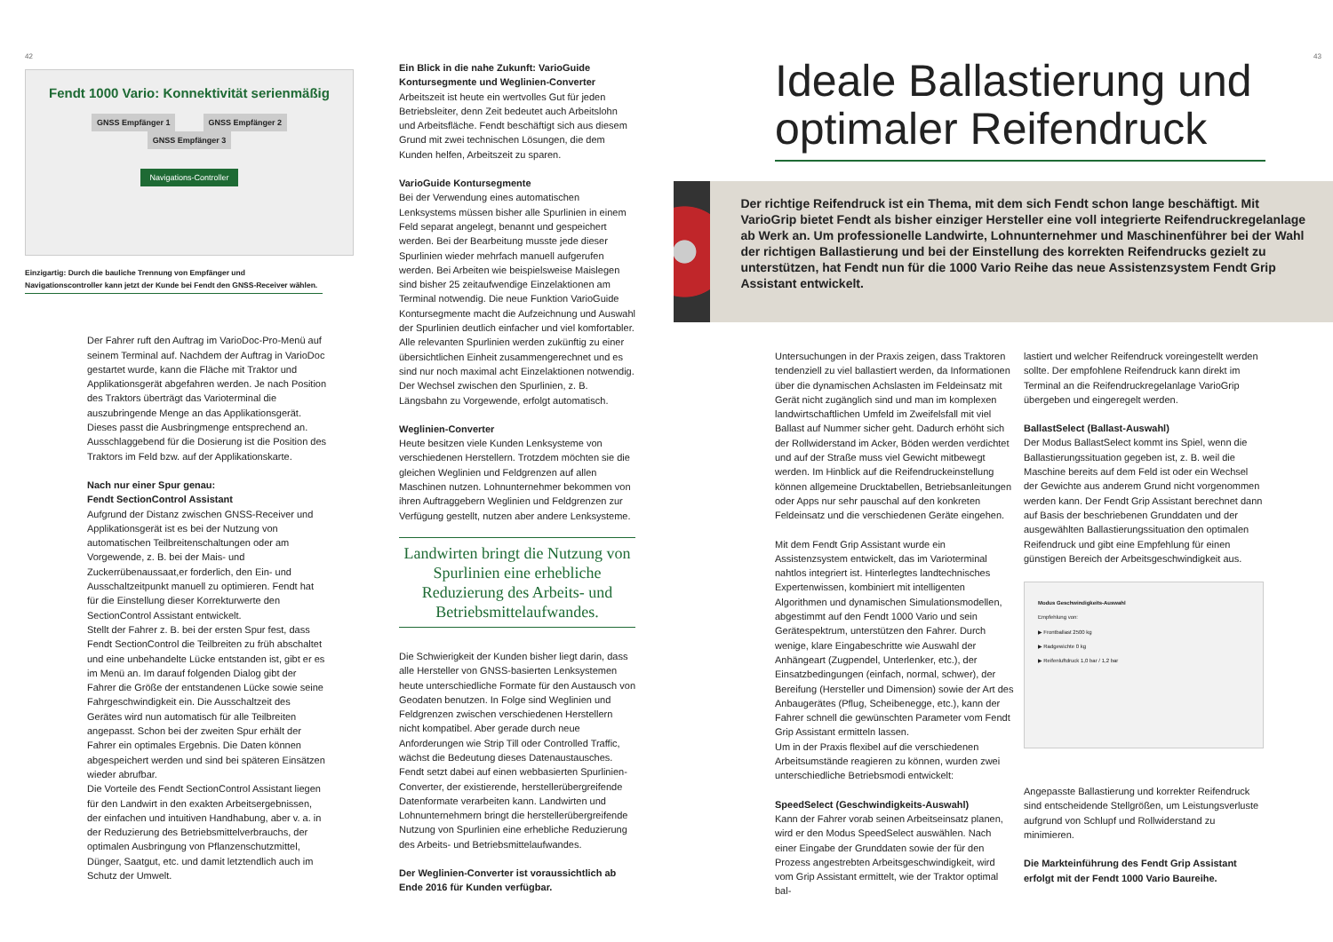42
Fendt 1000 Vario: Konnektivität serienmäßig
GNSS Empfänger 1 GNSS Empfänger 2 GNSS Empfänger 3
Navigations-Controller
Einzigartig: Durch die bauliche Trennung von Empfänger und Navigationscontroller kann jetzt der Kunde bei Fendt den GNSS-Receiver wählen.
Der Fahrer ruft den Auftrag im VarioDoc-Pro-Menü auf seinem Terminal auf. Nachdem der Auftrag in VarioDoc gestartet wurde, kann die Fläche mit Traktor und Applikationsgerät abgefahren werden. Je nach Position des Traktors überträgt das Varioterminal die auszubringende Menge an das Applikationsgerät. Dieses passt die Ausbringmenge entsprechend an. Ausschlaggebend für die Dosierung ist die Position des Traktors im Feld bzw. auf der Applikationskarte.
Nach nur einer Spur genau:
Fendt SectionControl Assistant
Aufgrund der Distanz zwischen GNSS-Receiver und Applikationsgerät ist es bei der Nutzung von automatischen Teilbreitenschaltungen oder am Vorgewende, z. B. bei der Mais- und Zuckerrübenaussaat,er forderlich, den Ein- und Ausschaltzeitpunkt manuell zu optimieren. Fendt hat für die Einstellung dieser Korrekturwerte den SectionControl Assistant entwickelt.
Stellt der Fahrer z. B. bei der ersten Spur fest, dass Fendt SectionControl die Teilbreiten zu früh abschaltet und eine unbehandelte Lücke entstanden ist, gibt er es im Menü an. Im darauf folgenden Dialog gibt der Fahrer die Größe der entstandenen Lücke sowie seine Fahrgeschwindigkeit ein. Die Ausschaltzeit des Gerätes wird nun automatisch für alle Teilbreiten angepasst. Schon bei der zweiten Spur erhält der Fahrer ein optimales Ergebnis. Die Daten können abgespeichert werden und sind bei späteren Einsätzen wieder abrufbar.
Die Vorteile des Fendt SectionControl Assistant liegen für den Landwirt in den exakten Arbeitsergebnissen, der einfachen und intuitiven Handhabung, aber v. a. in der Reduzierung des Betriebsmittelverbrauchs, der optimalen Ausbringung von Pflanzenschutzmittel, Dünger, Saatgut, etc. und damit letztendlich auch im Schutz der Umwelt.
Ein Blick in die nahe Zukunft: VarioGuide Kontursegmente und Weglinien-Converter
Arbeitszeit ist heute ein wertvolles Gut für jeden Betriebsleiter, denn Zeit bedeutet auch Arbeitslohn und Arbeitsfläche. Fendt beschäftigt sich aus diesem Grund mit zwei technischen Lösungen, die dem Kunden helfen, Arbeitszeit zu sparen.
VarioGuide Kontursegmente
Bei der Verwendung eines automatischen Lenksystems müssen bisher alle Spurlinien in einem Feld separat angelegt, benannt und gespeichert werden. Bei der Bearbeitung musste jede dieser Spurlinien wieder mehrfach manuell aufgerufen werden. Bei Arbeiten wie beispielsweise Maislegen sind bisher 25 zeitaufwendige Einzelaktionen am Terminal notwendig. Die neue Funktion VarioGuide Kontursegmente macht die Aufzeichnung und Auswahl der Spurlinien deutlich einfacher und viel komfortabler. Alle relevanten Spurlinien werden zukünftig zu einer übersichtlichen Einheit zusammengerechnet und es sind nur noch maximal acht Einzelaktionen notwendig. Der Wechsel zwischen den Spurlinien, z. B. Längsbahn zu Vorgewende, erfolgt automatisch.
Weglinien-Converter
Heute besitzen viele Kunden Lenksysteme von verschiedenen Herstellern. Trotzdem möchten sie die gleichen Weglinien und Feldgrenzen auf allen Maschinen nutzen. Lohnunternehmer bekommen von ihren Auftraggebern Weglinien und Feldgrenzen zur Verfügung gestellt, nutzen aber andere Lenksysteme.
Landwirten bringt die Nutzung von Spurlinien eine erhebliche Reduzierung des Arbeits- und Betriebsmittelaufwandes.
Die Schwierigkeit der Kunden bisher liegt darin, dass alle Hersteller von GNSS-basierten Lenksystemen heute unterschiedliche Formate für den Austausch von Geodaten benutzen. In Folge sind Weglinien und Feldgrenzen zwischen verschiedenen Herstellern nicht kompatibel. Aber gerade durch neue Anforderungen wie Strip Till oder Controlled Traffic, wächst die Bedeutung dieses Datenaustausches.
Fendt setzt dabei auf einen webbasierten Spurlinien-Converter, der existierende, herstellerübergreifende Datenformate verarbeiten kann. Landwirten und Lohnunternehmern bringt die herstellerübergreifende Nutzung von Spurlinien eine erhebliche Reduzierung des Arbeits- und Betriebsmittelaufwandes.
Der Weglinien-Converter ist voraussichtlich ab Ende 2016 für Kunden verfügbar.
43
Ideale Ballastierung und optimaler Reifendruck
Der richtige Reifendruck ist ein Thema, mit dem sich Fendt schon lange beschäftigt. Mit VarioGrip bietet Fendt als bisher einziger Hersteller eine voll integrierte Reifendruckregelanlage ab Werk an. Um professionelle Landwirte, Lohnunternehmer und Maschinenführer bei der Wahl der richtigen Ballastierung und bei der Einstellung des korrekten Reifendrucks gezielt zu unterstützen, hat Fendt nun für die 1000 Vario Reihe das neue Assistenzsystem Fendt Grip Assistant entwickelt.
Untersuchungen in der Praxis zeigen, dass Traktoren tendenziell zu viel ballastiert werden, da Informationen über die dynamischen Achslasten im Feldeinsatz mit Gerät nicht zugänglich sind und man im komplexen landwirtschaftlichen Umfeld im Zweifelsfall mit viel Ballast auf Nummer sicher geht. Dadurch erhöht sich der Rollwiderstand im Acker, Böden werden verdichtet und auf der Straße muss viel Gewicht mitbewegt werden. Im Hinblick auf die Reifendruckeinstellung können allgemeine Drucktabellen, Betriebsanleitungen oder Apps nur sehr pauschal auf den konkreten Feldeinsatz und die verschiedenen Geräte eingehen.
Mit dem Fendt Grip Assistant wurde ein Assistenzsystem entwickelt, das im Varioterminal nahtlos integriert ist. Hinterlegtes landtechnisches Expertenwissen, kombiniert mit intelligenten Algorithmen und dynamischen Simulationsmodellen, abgestimmt auf den Fendt 1000 Vario und sein Gerätespektrum, unterstützen den Fahrer. Durch wenige, klare Eingabeschritte wie Auswahl der Anhängeart (Zugpendel, Unterlenker, etc.), der Einsatzbedingungen (einfach, normal, schwer), der Bereifung (Hersteller und Dimension) sowie der Art des Anbaugerätes (Pflug, Scheibenegge, etc.), kann der Fahrer schnell die gewünschten Parameter vom Fendt Grip Assistant ermitteln lassen.
Um in der Praxis flexibel auf die verschiedenen Arbeitsumstände reagieren zu können, wurden zwei unterschiedliche Betriebsmodi entwickelt:
SpeedSelect (Geschwindigkeits-Auswahl)
Kann der Fahrer vorab seinen Arbeitseinsatz planen, wird er den Modus SpeedSelect auswählen. Nach einer Eingabe der Grunddaten sowie der für den Prozess angestrebten Arbeitsgeschwindigkeit, wird vom Grip Assistant ermittelt, wie der Traktor optimal bal-
lastiert und welcher Reifendruck voreingestellt werden sollte. Der empfohlene Reifendruck kann direkt im Terminal an die Reifendruckregelanlage VarioGrip übergeben und eingeregelt werden.
BallastSelect (Ballast-Auswahl)
Der Modus BallastSelect kommt ins Spiel, wenn die Ballastierungssituation gegeben ist, z. B. weil die Maschine bereits auf dem Feld ist oder ein Wechsel der Gewichte aus anderem Grund nicht vorgenommen werden kann. Der Fendt Grip Assistant berechnet dann auf Basis der beschriebenen Grunddaten und der ausgewählten Ballastierungssituation den optimalen Reifendruck und gibt eine Empfehlung für einen günstigen Bereich der Arbeitsgeschwindigkeit aus.
Modus Geschwindigkeits-Auswahl
Empfehlung von:
▶ Frontballast 2500 kg
▶ Radgewichte 0 kg
▶ Reifenluftdruck 1,0 bar / 1,2 bar
Angepasste Ballastierung und korrekter Reifendruck sind entscheidende Stellgrößen, um Leistungsverluste aufgrund von Schlupf und Rollwiderstand zu minimieren.
Die Markteinführung des Fendt Grip Assistant erfolgt mit der Fendt 1000 Vario Baureihe.